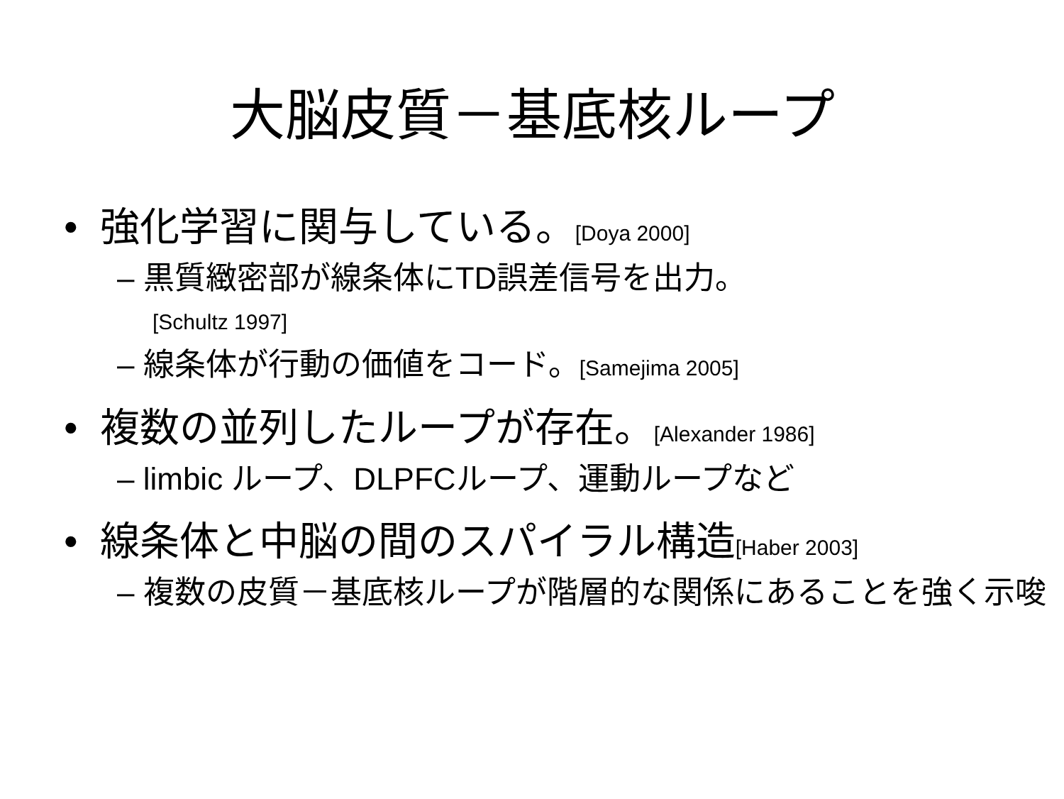大脳皮質－基底核ループ
• 強化学習に関与している。[Doya 2000]
– 黒質緻密部が線条体にTD誤差信号を出力。
[Schultz 1997]
– 線条体が行動の価値をコード。[Samejima 2005]
• 複数の並列したループが存在。[Alexander 1986]
– limbic ループ、DLPFCループ、運動ループなど
• 線条体と中脳の間のスパイラル構造[Haber 2003]
– 複数の皮質－基底核ループが階層的な関係にあることを強く示唆